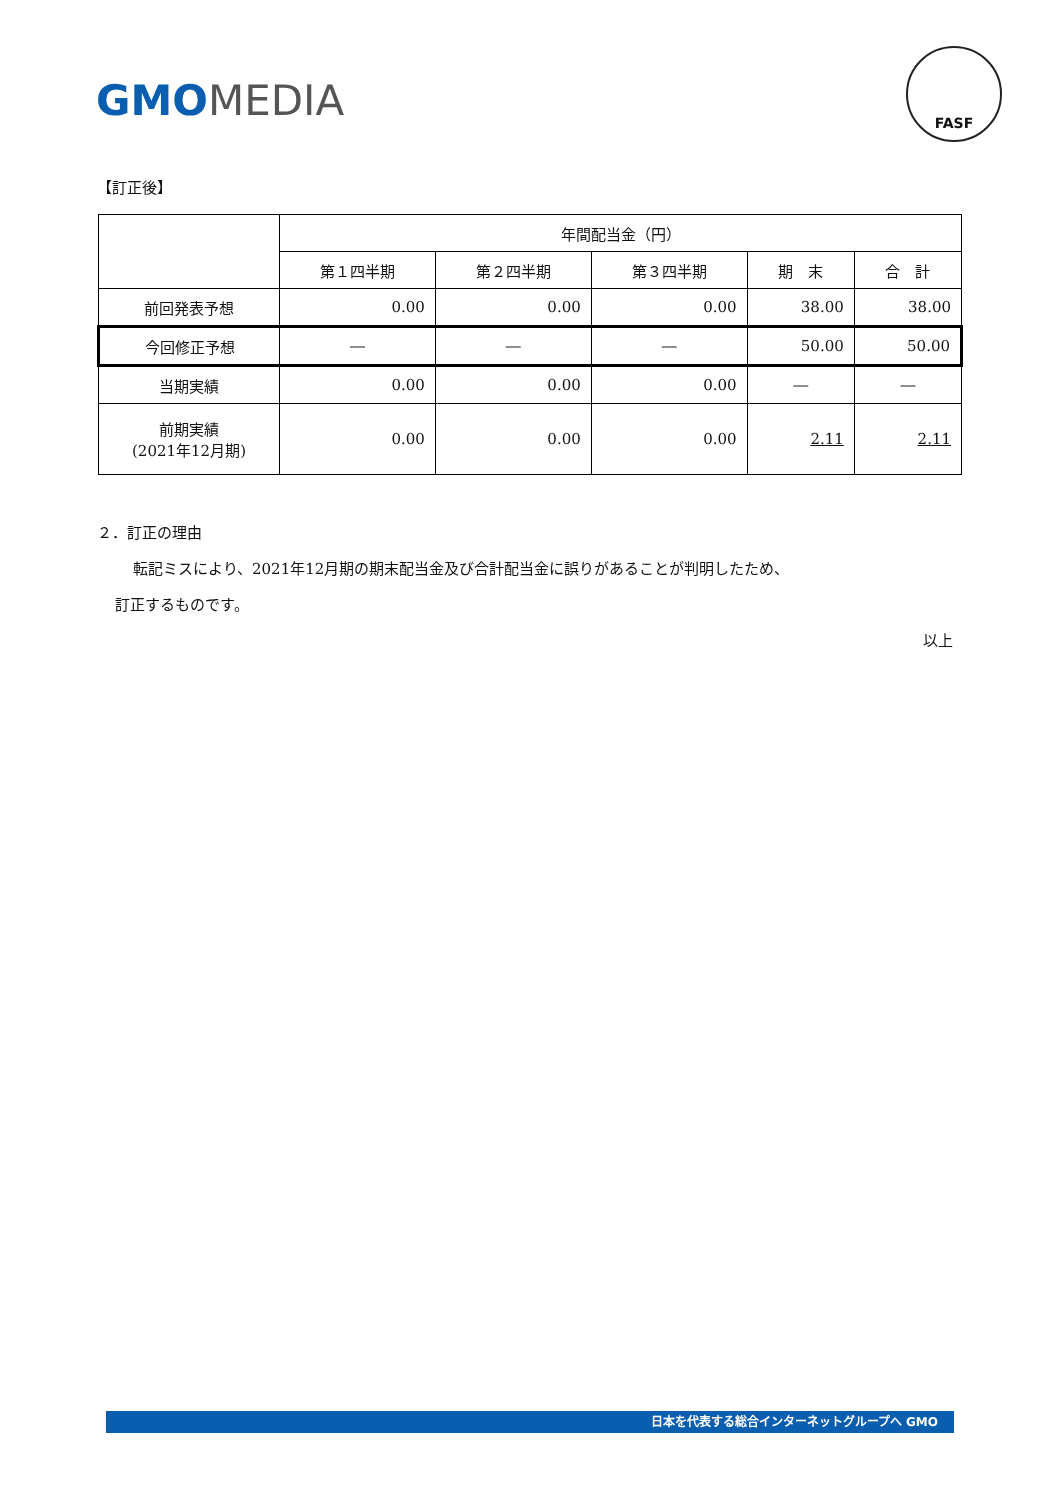GMO MEDIA
FASF
【訂正後】
| | 年間配当金（円） | | | | |
| --- | --- | --- | --- | --- | --- |
| | 第１四半期 | 第２四半期 | 第３四半期 | 期 末 | 合 計 |
| 前回発表予想 | 0.00 | 0.00 | 0.00 | 38.00 | 38.00 |
| 今回修正予想 | ― | ― | ― | 50.00 | 50.00 |
| 当期実績 | 0.00 | 0.00 | 0.00 | ― | ― |
| 前期実績 (2021年12月期) | 0.00 | 0.00 | 0.00 | 2.11 | 2.11 |
２．訂正の理由
転記ミスにより、2021年12月期の期末配当金及び合計配当金に誤りがあることが判明したため、
訂正するものです。
以上
日本を代表する総合インターネットグループへ GMO